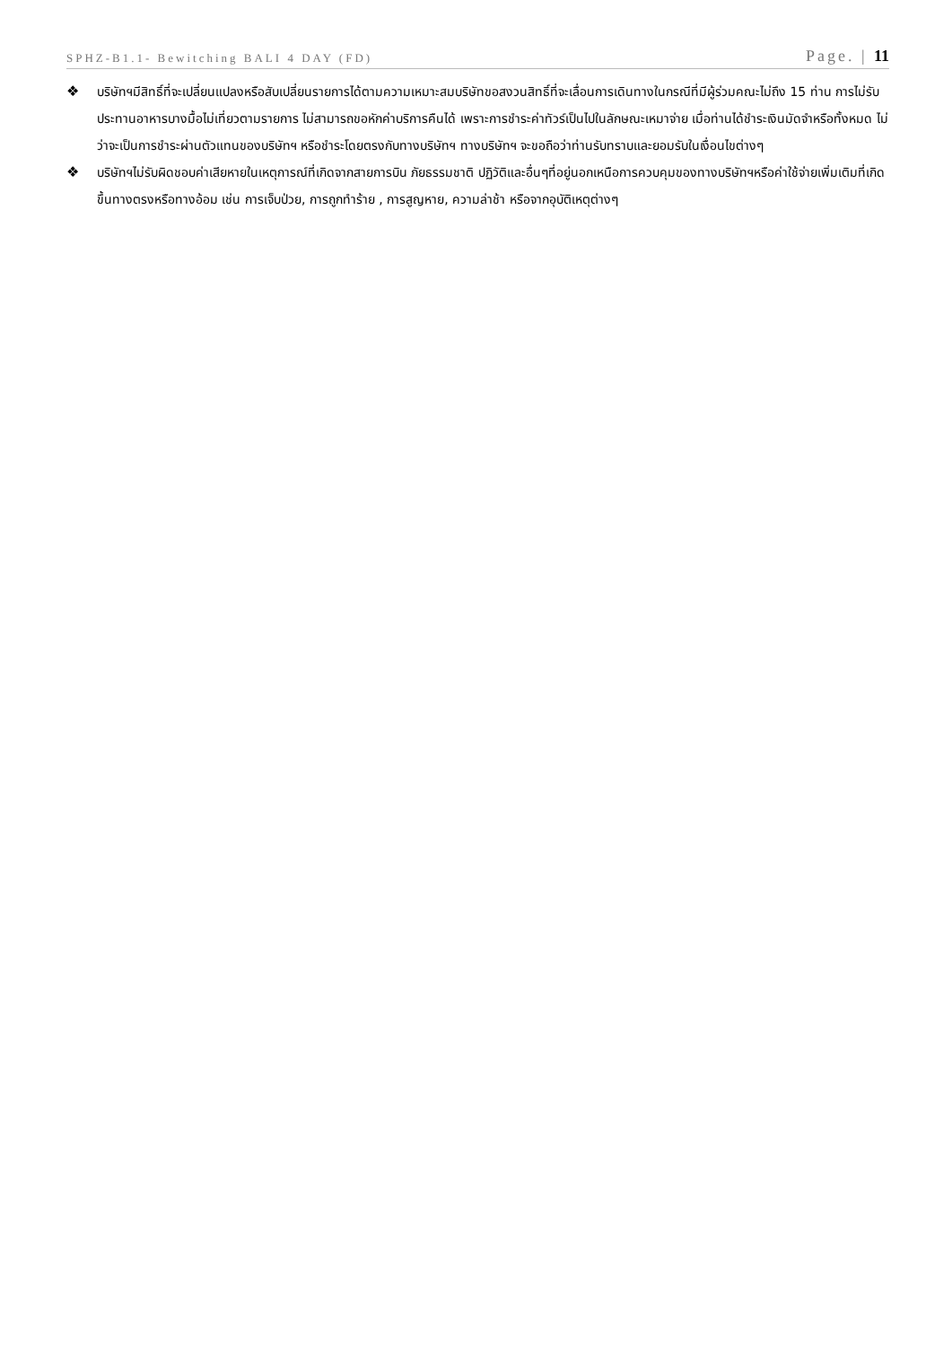SPHZ-B1.1- Bewitching BALI 4 DAY (FD) Page. | 11
❖ บริษัทฯมีสิทธิ์ที่จะเปลี่ยนแปลงหรือสับเปลี่ยนรายการได้ตามความเหมาะสมบริษัทขอสงวนสิทธิ์ที่จะเลื่อนการเดินทางในกรณีที่มีผู้ร่วมคณะไม่ถึง 15 ท่าน การไม่รับประทานอาหารบางมื้อไม่เที่ยวตามรายการ ไม่สามารถขอหักค่าบริการคืนได้ เพราะการชำระค่าทัวร์เป็นไปในลักษณะเหมาจ่าย เมื่อท่านได้ชำระเงินมัดจำหรือทั้งหมด ไม่ว่าจะเป็นการชำระผ่านตัวแทนของบริษัทฯ หรือชำระโดยตรงกับทางบริษัทฯ ทางบริษัทฯ จะขอถือว่าท่านรับทราบและยอมรับในเงื่อนไขต่างๆ
❖ บริษัทฯไม่รับผิดชอบค่าเสียหายในเหตุการณ์ที่เกิดจากสายการบิน ภัยธรรมชาติ ปฏิวัติและอื่นๆที่อยู่นอกเหนือการควบคุมของทางบริษัทฯหรือค่าใช้จ่ายเพิ่มเติมที่เกิดขึ้นทางตรงหรือทางอ้อม เช่น การเจ็บป่วย, การถูกทำร้าย , การสูญหาย, ความล่าช้า หรือจากอุบัติเหตุต่างๆ